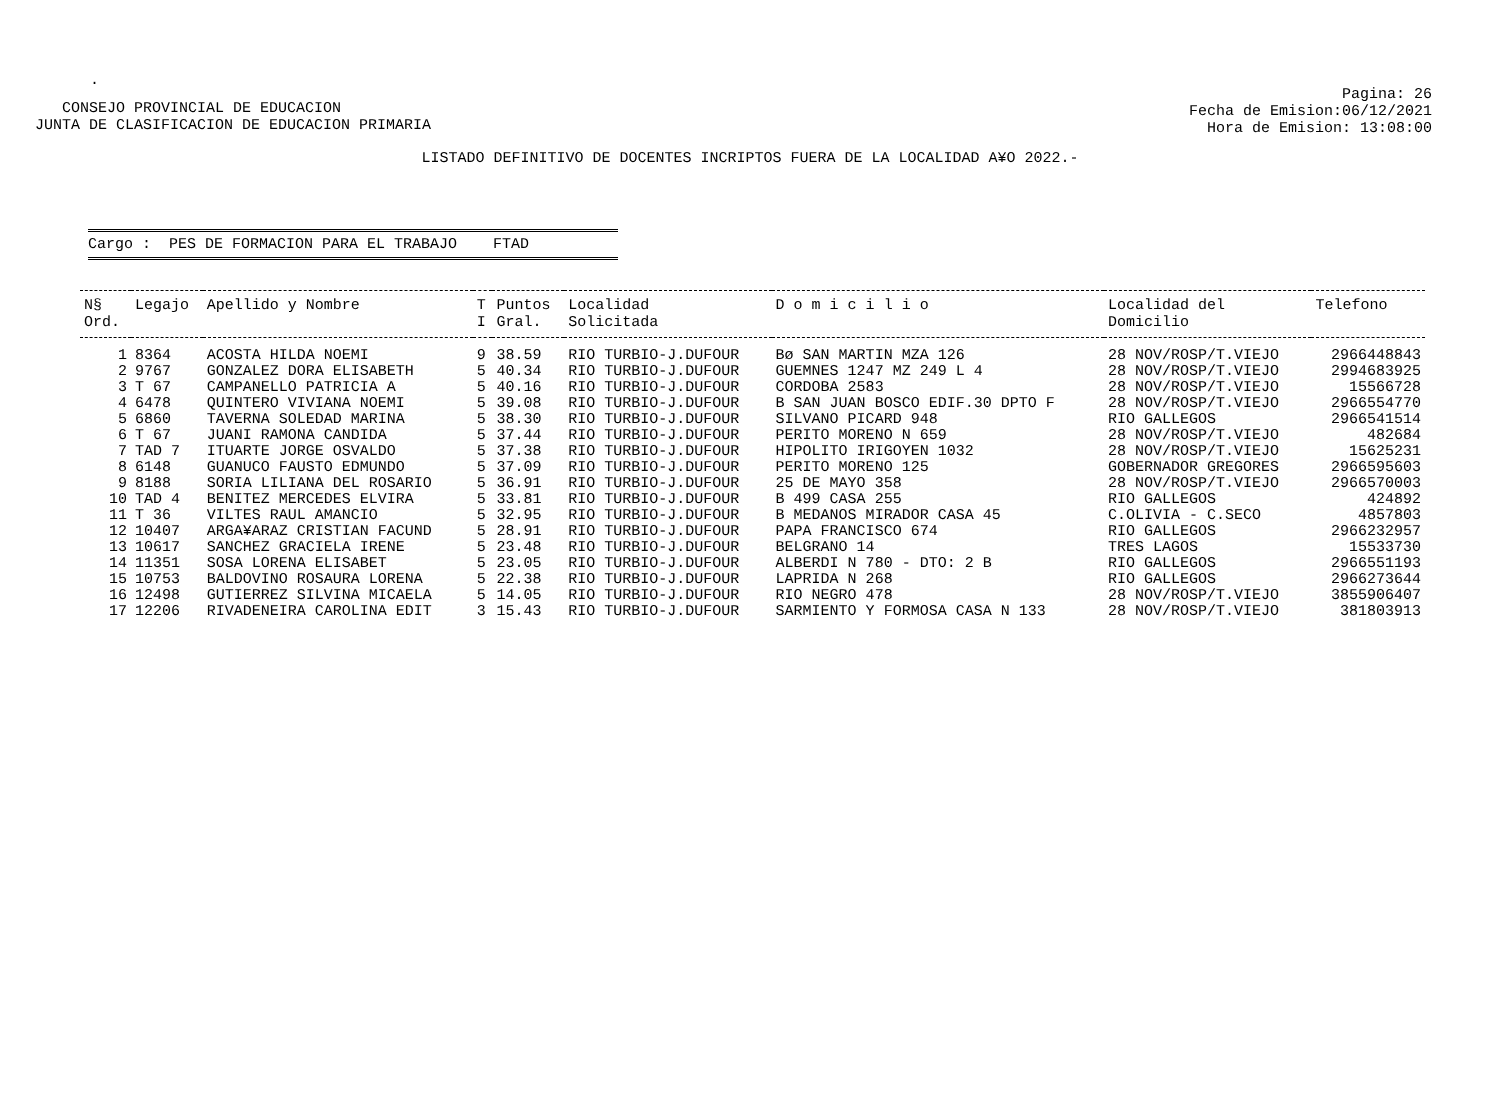.
CONSEJO PROVINCIAL DE EDUCACION
JUNTA DE CLASIFICACION DE EDUCACION PRIMARIA
Pagina: 26
Fecha de Emision:06/12/2021
Hora de Emision: 13:08:00
LISTADO DEFINITIVO DE DOCENTES INCRIPTOS FUERA DE LA LOCALIDAD A¥O 2022.-
Cargo : PES DE FORMACION PARA EL TRABAJO FTAD
| N§ Ord. | Legajo | Apellido y Nombre | T I | Puntos Gral. | Localidad Solicitada | D o m i c i l i o | Localidad del Domicilio | Telefono |
| --- | --- | --- | --- | --- | --- | --- | --- | --- |
| 1 | 8364 | ACOSTA HILDA NOEMI | 9 | 38.59 | RIO TURBIO-J.DUFOUR | Bø SAN MARTIN MZA 126 | 28 NOV/ROSP/T.VIEJO | 2966448843 |
| 2 | 9767 | GONZALEZ DORA ELISABETH | 5 | 40.34 | RIO TURBIO-J.DUFOUR | GUEMNES 1247 MZ 249 L 4 | 28 NOV/ROSP/T.VIEJO | 2994683925 |
| 3 | T 67 | CAMPANELLO PATRICIA A | 5 | 40.16 | RIO TURBIO-J.DUFOUR | CORDOBA 2583 | 28 NOV/ROSP/T.VIEJO | 15566728 |
| 4 | 6478 | QUINTERO VIVIANA NOEMI | 5 | 39.08 | RIO TURBIO-J.DUFOUR | B SAN JUAN BOSCO EDIF.30 DPTO F | 28 NOV/ROSP/T.VIEJO | 2966554770 |
| 5 | 6860 | TAVERNA SOLEDAD MARINA | 5 | 38.30 | RIO TURBIO-J.DUFOUR | SILVANO PICARD 948 | RIO GALLEGOS | 2966541514 |
| 6 | T 67 | JUANI RAMONA CANDIDA | 5 | 37.44 | RIO TURBIO-J.DUFOUR | PERITO MORENO N 659 | 28 NOV/ROSP/T.VIEJO | 482684 |
| 7 | TAD 7 | ITUARTE JORGE OSVALDO | 5 | 37.38 | RIO TURBIO-J.DUFOUR | HIPOLITO IRIGOYEN 1032 | 28 NOV/ROSP/T.VIEJO | 15625231 |
| 8 | 6148 | GUANUCO FAUSTO EDMUNDO | 5 | 37.09 | RIO TURBIO-J.DUFOUR | PERITO MORENO 125 | GOBERNADOR GREGORES | 2966595603 |
| 9 | 8188 | SORIA LILIANA DEL ROSARIO | 5 | 36.91 | RIO TURBIO-J.DUFOUR | 25 DE MAYO 358 | 28 NOV/ROSP/T.VIEJO | 2966570003 |
| 10 | TAD 4 | BENITEZ MERCEDES ELVIRA | 5 | 33.81 | RIO TURBIO-J.DUFOUR | B 499 CASA 255 | RIO GALLEGOS | 424892 |
| 11 | T 36 | VILTES RAUL AMANCIO | 5 | 32.95 | RIO TURBIO-J.DUFOUR | B MEDANOS MIRADOR CASA 45 | C.OLIVIA - C.SECO | 4857803 |
| 12 | 10407 | ARGA¥ARAZ CRISTIAN FACUND | 5 | 28.91 | RIO TURBIO-J.DUFOUR | PAPA FRANCISCO 674 | RIO GALLEGOS | 2966232957 |
| 13 | 10617 | SANCHEZ GRACIELA IRENE | 5 | 23.48 | RIO TURBIO-J.DUFOUR | BELGRANO 14 | TRES LAGOS | 15533730 |
| 14 | 11351 | SOSA LORENA ELISABET | 5 | 23.05 | RIO TURBIO-J.DUFOUR | ALBERDI N 780 - DTO: 2 B | RIO GALLEGOS | 2966551193 |
| 15 | 10753 | BALDOVINO ROSAURA LORENA | 5 | 22.38 | RIO TURBIO-J.DUFOUR | LAPRIDA N 268 | RIO GALLEGOS | 2966273644 |
| 16 | 12498 | GUTIERREZ SILVINA MICAELA | 5 | 14.05 | RIO TURBIO-J.DUFOUR | RIO NEGRO 478 | 28 NOV/ROSP/T.VIEJO | 3855906407 |
| 17 | 12206 | RIVADENEIRA CAROLINA EDIT | 3 | 15.43 | RIO TURBIO-J.DUFOUR | SARMIENTO Y FORMOSA CASA N 133 | 28 NOV/ROSP/T.VIEJO | 381803913 |